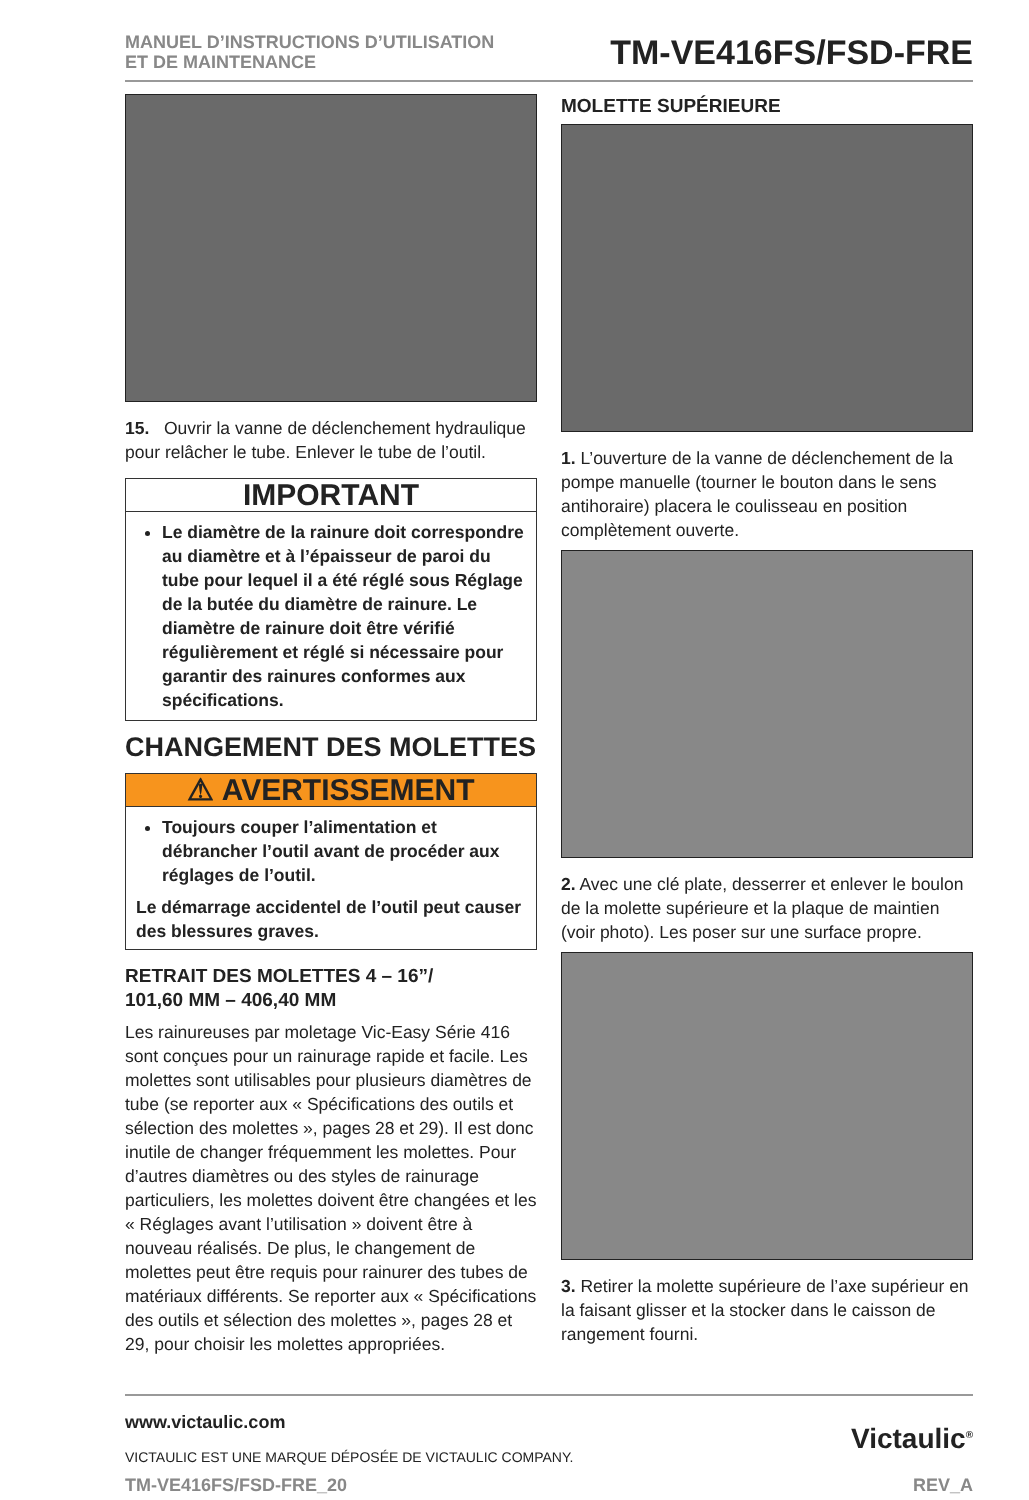MANUEL D’INSTRUCTIONS D’UTILISATION
ET DE MAINTENANCE
TM-VE416FS/FSD-FRE
15. Ouvrir la vanne de déclenchement hydraulique pour relâcher le tube. Enlever le tube de l’outil.
IMPORTANT
Le diamètre de la rainure doit correspondre au diamètre et à l’épaisseur de paroi du tube pour lequel il a été réglé sous Réglage de la butée du diamètre de rainure. Le diamètre de rainure doit être vérifié régulièrement et réglé si nécessaire pour garantir des rainures conformes aux spécifications.
CHANGEMENT DES MOLETTES
⚠ AVERTISSEMENT
Toujours couper l’alimentation et débrancher l’outil avant de procéder aux réglages de l’outil.
Le démarrage accidentel de l’outil peut causer des blessures graves.
RETRAIT DES MOLETTES 4 – 16”/
101,60 MM – 406,40 MM
Les rainureuses par moletage Vic-Easy Série 416 sont conçues pour un rainurage rapide et facile. Les molettes sont utilisables pour plusieurs diamètres de tube (se reporter aux « Spécifications des outils et sélection des molettes », pages 28 et 29). Il est donc inutile de changer fréquemment les molettes. Pour d’autres diamètres ou des styles de rainurage particuliers, les molettes doivent être changées et les « Réglages avant l’utilisation » doivent être à nouveau réalisés. De plus, le changement de molettes peut être requis pour rainurer des tubes de matériaux différents. Se reporter aux « Spécifications des outils et sélection des molettes », pages 28 et 29, pour choisir les molettes appropriées.
MOLETTE SUPÉRIEURE
1. L’ouverture de la vanne de déclenchement de la pompe manuelle (tourner le bouton dans le sens antihoraire) placera le coulisseau en position complètement ouverte.
2. Avec une clé plate, desserrer et enlever le boulon de la molette supérieure et la plaque de maintien (voir photo). Les poser sur une surface propre.
3. Retirer la molette supérieure de l’axe supérieur en la faisant glisser et la stocker dans le caisson de rangement fourni.
www.victaulic.com
VICTAULIC EST UNE MARQUE DÉPOSÉE DE VICTAULIC COMPANY.
Victaulic<sup>®</sup>
TM-VE416FS/FSD-FRE_20 REV_A